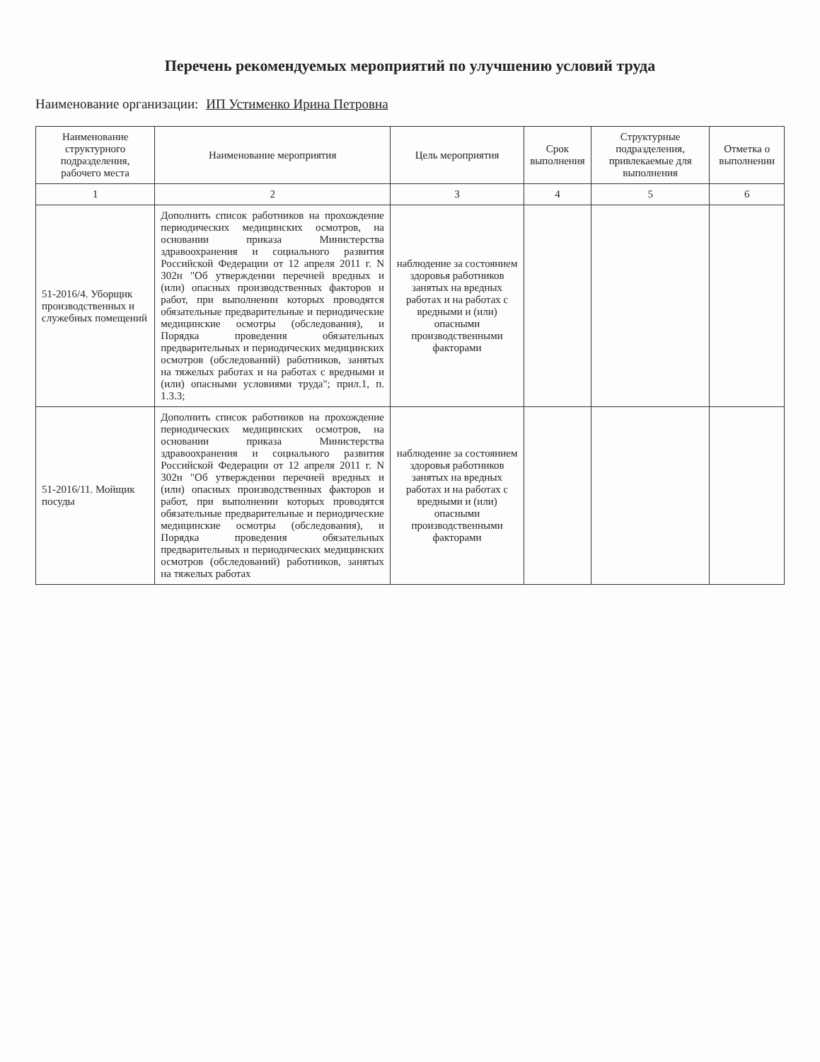Перечень рекомендуемых мероприятий по улучшению условий труда
Наименование организации: ИП Устименко Ирина Петровна
| Наименование структурного подразделения, рабочего места | Наименование мероприятия | Цель мероприятия | Срок выполнения | Структурные подразделения, привлекаемые для выполнения | Отметка о выполнении |
| --- | --- | --- | --- | --- | --- |
| 1 | 2 | 3 | 4 | 5 | 6 |
| 51-2016/4. Уборщик производственных и служебных помещений | Дополнить список работников на прохождение периодических медицинских осмотров, на основании приказа Министерства здравоохранения и социального развития Российской Федерации от 12 апреля 2011 г. N 302н "Об утверждении перечней вредных и (или) опасных производственных факторов и работ, при выполнении которых проводятся обязательные предварительные и периодические медицинские осмотры (обследования), и Порядка проведения обязательных предварительных и периодических медицинских осмотров (обследований) работников, занятых на тяжелых работах и на работах с вредными и (или) опасными условиями труда"; прил.1, п. 1.3.3; | наблюдение за состоянием здоровья работников занятых на вредных работах и на работах с вредными и (или) опасными производственными факторами | | | |
| 51-2016/11. Мойщик посуды | Дополнить список работников на прохождение периодических медицинских осмотров, на основании приказа Министерства здравоохранения и социального развития Российской Федерации от 12 апреля 2011 г. N 302н "Об утверждении перечней вредных и (или) опасных производственных факторов и работ, при выполнении которых проводятся обязательные предварительные и периодические медицинские осмотры (обследования), и Порядка проведения обязательных предварительных и периодических медицинских осмотров (обследований) работников, занятых на тяжелых работах | наблюдение за состоянием здоровья работников занятых на вредных работах и на работах с вредными и (или) опасными производственными факторами | | | |